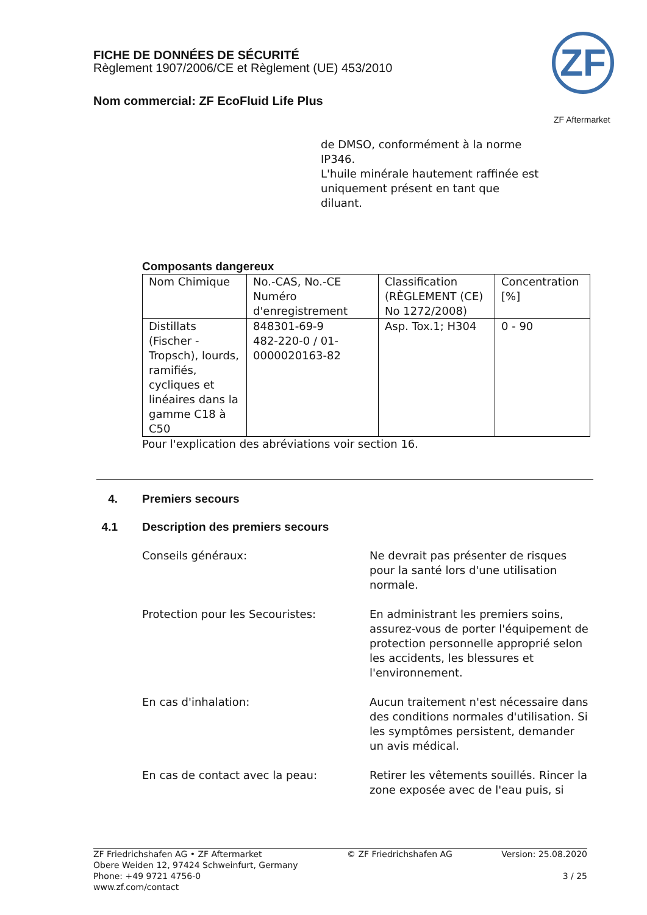FICHE DE DONNÉES DE SÉCURITÉ
Règlement 1907/2006/CE et Règlement (UE) 453/2010
Nom commercial: ZF EcoFluid Life Plus
ZF
ZF Aftermarket
de DMSO, conformément à la norme IP346.
L'huile minérale hautement raffinée est uniquement présent en tant que diluant.
Composants dangereux
| Nom Chimique | No.-CAS, No.-CE Numéro d'enregistrement | Classification (RÈGLEMENT (CE) No 1272/2008) | Concentration [%] |
| Distillats (Fischer - Tropsch), lourds, ramifiés, cycliques et linéaires dans la gamme C18 à C50 | 848301-69-9 482-220-0 / 01-0000020163-82 | Asp. Tox.1; H304 | 0 - 90 |
Pour l'explication des abréviations voir section 16.
4. Premiers secours
4.1 Description des premiers secours
Conseils généraux: Ne devrait pas présenter de risques pour la santé lors d'une utilisation normale.
Protection pour les Secouristes: En administrant les premiers soins, assurez-vous de porter l'équipement de protection personnelle approprié selon les accidents, les blessures et l'environnement.
En cas d'inhalation: Aucun traitement n'est nécessaire dans des conditions normales d'utilisation. Si les symptômes persistent, demander un avis médical.
En cas de contact avec la peau: Retirer les vêtements souillés. Rincer la zone exposée avec de l'eau puis, si
ZF Friedrichshafen AG • ZF Aftermarket
Obere Weiden 12, 97424 Schweinfurt, Germany
Phone: +49 9721 4756-0
www.zf.com/contact
© ZF Friedrichshafen AG Version: 25.08.2020
3 / 25